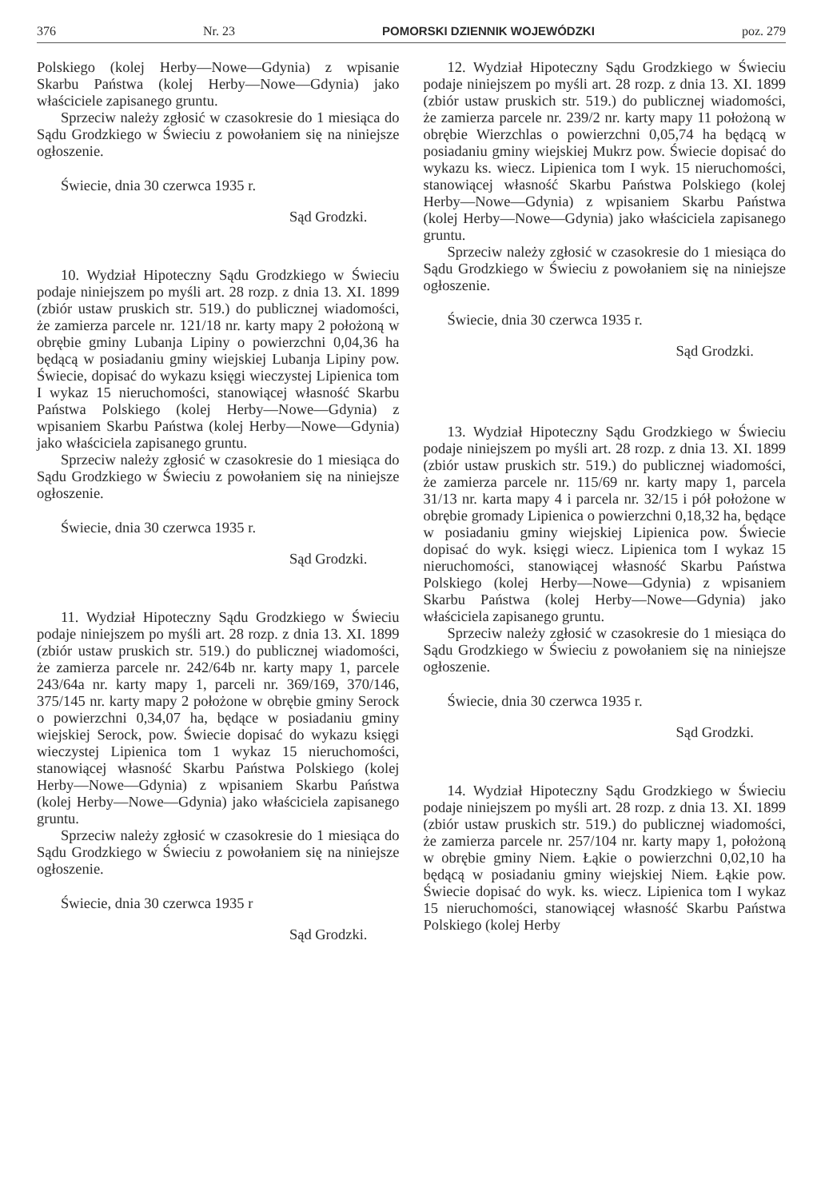376 Nr. 23 POMORSKI DZIENNIK WOJEWÓDZKI poz. 279
Polskiego (kolej Herby—Nowe—Gdynia) z wpisanie Skarbu Państwa (kolej Herby—Nowe—Gdynia) jako właściciele zapisanego gruntu.
Sprzeciw należy zgłosić w czasokresie do 1 miesiąca do Sądu Grodzkiego w Świeciu z powołaniem się na niniejsze ogłoszenie.
Świecie, dnia 30 czerwca 1935 r.
Sąd Grodzki.
10. Wydział Hipoteczny Sądu Grodzkiego w Świeciu podaje niniejszem po myśli art. 28 rozp. z dnia 13. XI. 1899 (zbiór ustaw pruskich str. 519.) do publicznej wiadomości, że zamierza parcele nr. 121/18 nr. karty mapy 2 położoną w obrębie gminy Lubanja Lipiny o powierzchni 0,04,36 ha będącą w posiadaniu gminy wiejskiej Lubanja Lipiny pow. Świecie, dopisać do wykazu księgi wieczystej Lipienica tom I wykaz 15 nieruchomości, stanowiącej własność Skarbu Państwa Polskiego (kolej Herby—Nowe—Gdynia) z wpisaniem Skarbu Państwa (kolej Herby—Nowe—Gdynia) jako właściciela zapisanego gruntu.
Sprzeciw należy zgłosić w czasokresie do 1 miesiąca do Sądu Grodzkiego w Świeciu z powołaniem się na niniejsze ogłoszenie.
Świecie, dnia 30 czerwca 1935 r.
Sąd Grodzki.
11. Wydział Hipoteczny Sądu Grodzkiego w Świeciu podaje niniejszem po myśli art. 28 rozp. z dnia 13. XI. 1899 (zbiór ustaw pruskich str. 519.) do publicznej wiadomości, że zamierza parcele nr. 242/64b nr. karty mapy 1, parcele 243/64a nr. karty mapy 1, parceli nr. 369/169, 370/146, 375/145 nr. karty mapy 2 położone w obrębie gminy Serock o powierzchni 0,34,07 ha, będące w posiadaniu gminy wiejskiej Serock, pow. Świecie dopisać do wykazu księgi wieczystej Lipienica tom 1 wykaz 15 nieruchomości, stanowiącej własność Skarbu Państwa Polskiego (kolej Herby—Nowe—Gdynia) z wpisaniem Skarbu Państwa (kolej Herby—Nowe—Gdynia) jako właściciela zapisanego gruntu.
Sprzeciw należy zgłosić w czasokresie do 1 miesiąca do Sądu Grodzkiego w Świeciu z powołaniem się na niniejsze ogłoszenie.
Świecie, dnia 30 czerwca 1935 r
Sąd Grodzki.
12. Wydział Hipoteczny Sądu Grodzkiego w Świeciu podaje niniejszem po myśli art. 28 rozp. z dnia 13. XI. 1899 (zbiór ustaw pruskich str. 519.) do publicznej wiadomości, że zamierza parcele nr. 239/2 nr. karty mapy 11 położoną w obrębie Wierzchlas o powierzchni 0,05,74 ha będącą w posiadaniu gminy wiejskiej Mukrz pow. Świecie dopisać do wykazu ks. wiecz. Lipienica tom I wyk. 15 nieruchomości, stanowiącej własność Skarbu Państwa Polskiego (kolej Herby—Nowe—Gdynia) z wpisaniem Skarbu Państwa (kolej Herby—Nowe—Gdynia) jako właściciela zapisanego gruntu.
Sprzeciw należy zgłosić w czasokresie do 1 miesiąca do Sądu Grodzkiego w Świeciu z powołaniem się na niniejsze ogłoszenie.
Świecie, dnia 30 czerwca 1935 r.
Sąd Grodzki.
13. Wydział Hipoteczny Sądu Grodzkiego w Świeciu podaje niniejszem po myśli art. 28 rozp. z dnia 13. XI. 1899 (zbiór ustaw pruskich str. 519.) do publicznej wiadomości, że zamierza parcele nr. 115/69 nr. karty mapy 1, parcela 31/13 nr. karta mapy 4 i parcela nr. 32/15 i pół położone w obrębie gromady Lipienica o powierzchni 0,18,32 ha, będące w posiadaniu gminy wiejskiej Lipienica pow. Świecie dopisać do wyk. księgi wiecz. Lipienica tom I wykaz 15 nieruchomości, stanowiącej własność Skarbu Państwa Polskiego (kolej Herby—Nowe—Gdynia) z wpisaniem Skarbu Państwa (kolej Herby—Nowe—Gdynia) jako właściciela zapisanego gruntu.
Sprzeciw należy zgłosić w czasokresie do 1 miesiąca do Sądu Grodzkiego w Świeciu z powołaniem się na niniejsze ogłoszenie.
Świecie, dnia 30 czerwca 1935 r.
Sąd Grodzki.
14. Wydział Hipoteczny Sądu Grodzkiego w Świeciu podaje niniejszem po myśli art. 28 rozp. z dnia 13. XI. 1899 (zbiór ustaw pruskich str. 519.) do publicznej wiadomości, że zamierza parcele nr. 257/104 nr. karty mapy 1, położoną w obrębie gminy Niem. Łąkie o powierzchni 0,02,10 ha będącą w posiadaniu gminy wiejskiej Niem. Łąkie pow. Świecie dopisać do wyk. ks. wiecz. Lipienica tom I wykaz 15 nieruchomości, stanowiącej własność Skarbu Państwa Polskiego (kolej Herby